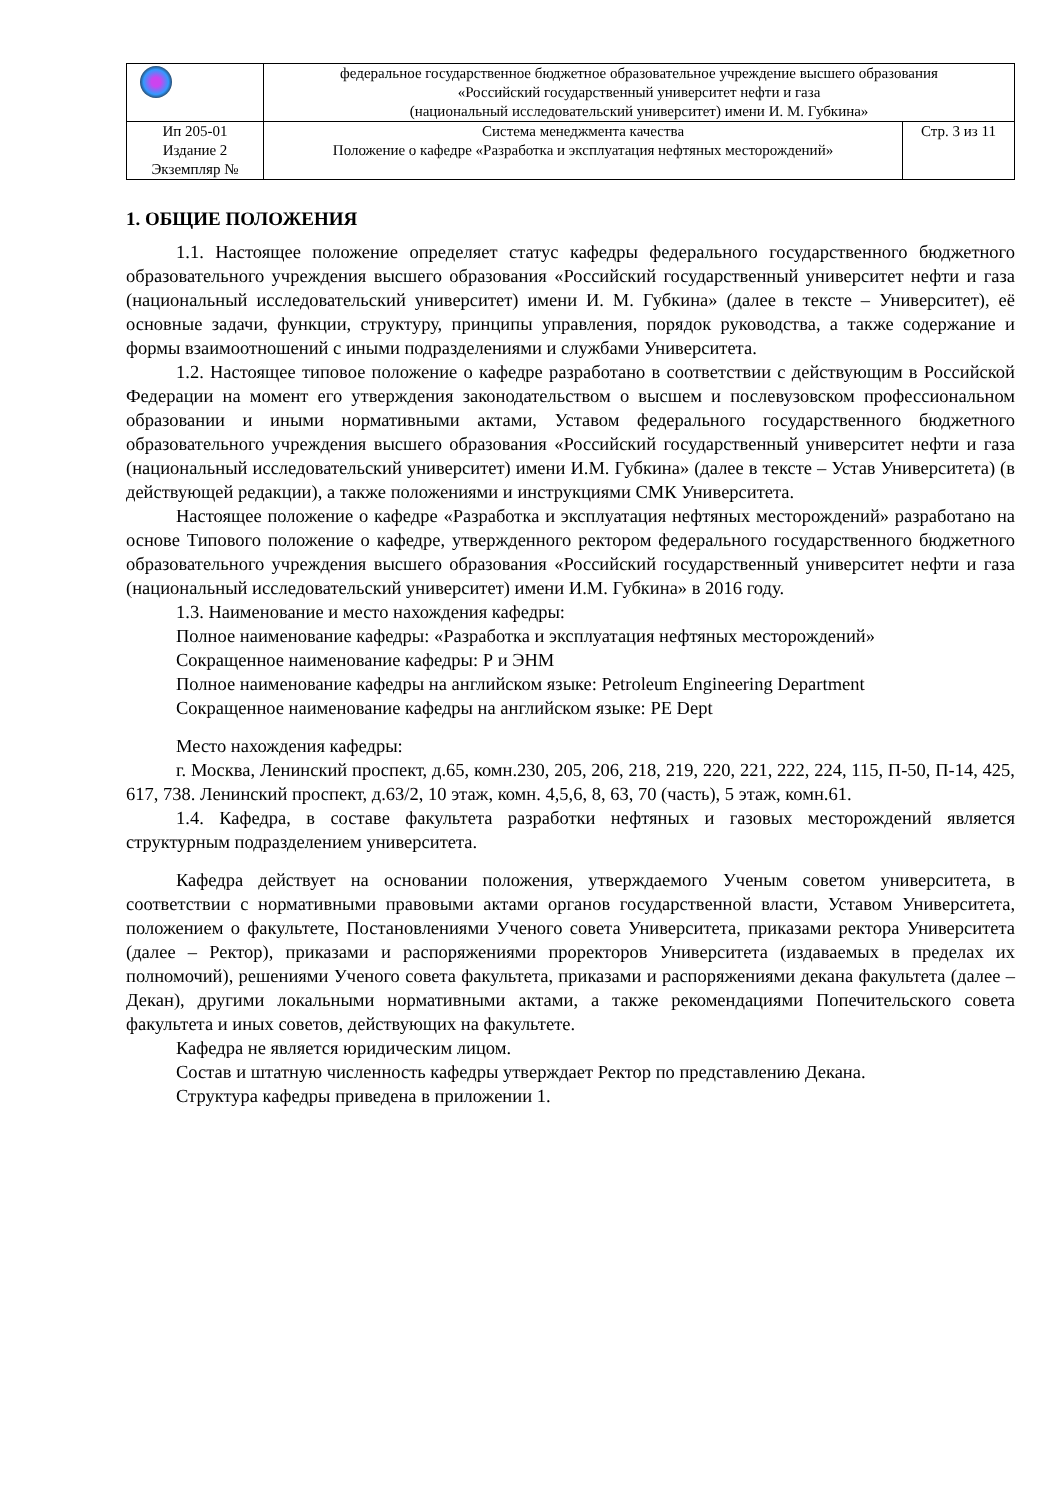| | федеральное государственное бюджетное образовательное учреждение высшего образования «Российский государственный университет нефти и газа (национальный исследовательский университет) имени И. М. Губкина» | |
| Ип 205-01 Издание 2 Экземпляр № | Система менеджмента качества Положение о кафедре «Разработка и эксплуатация нефтяных месторождений» | Стр. 3 из 11 |
1. ОБЩИЕ ПОЛОЖЕНИЯ
1.1. Настоящее положение определяет статус кафедры федерального государственного бюджетного образовательного учреждения высшего образования «Российский государственный университет нефти и газа (национальный исследовательский университет) имени И. М. Губкина» (далее в тексте – Университет), её основные задачи, функции, структуру, принципы управления, порядок руководства, а также содержание и формы взаимоотношений с иными подразделениями и службами Университета.
1.2. Настоящее типовое положение о кафедре разработано в соответствии с действующим в Российской Федерации на момент его утверждения законодательством о высшем и послевузовском профессиональном образовании и иными нормативными актами, Уставом федерального государственного бюджетного образовательного учреждения высшего образования «Российский государственный университет нефти и газа (национальный исследовательский университет) имени И.М. Губкина» (далее в тексте – Устав Университета) (в действующей редакции), а также положениями и инструкциями СМК Университета.
Настоящее положение о кафедре «Разработка и эксплуатация нефтяных месторождений» разработано на основе Типового положение о кафедре, утвержденного ректором федерального государственного бюджетного образовательного учреждения высшего образования «Российский государственный университет нефти и газа (национальный исследовательский университет) имени И.М. Губкина» в 2016 году.
1.3. Наименование и место нахождения кафедры:
Полное наименование кафедры: «Разработка и эксплуатация нефтяных месторождений»
Сокращенное наименование кафедры: Р и ЭНМ
Полное наименование кафедры на английском языке: Petroleum Engineering Department
Сокращенное наименование кафедры на английском языке: PE Dept
Место нахождения кафедры:
г. Москва, Ленинский проспект, д.65, комн.230, 205, 206, 218, 219, 220, 221, 222, 224, 115, П-50, П-14, 425, 617, 738. Ленинский проспект, д.63/2, 10 этаж, комн. 4,5,6, 8, 63, 70 (часть), 5 этаж, комн.61.
1.4. Кафедра, в составе факультета разработки нефтяных и газовых месторождений является структурным подразделением университета.
Кафедра действует на основании положения, утверждаемого Ученым советом университета, в соответствии с нормативными правовыми актами органов государственной власти, Уставом Университета, положением о факультете, Постановлениями Ученого совета Университета, приказами ректора Университета (далее – Ректор), приказами и распоряжениями проректоров Университета (издаваемых в пределах их полномочий), решениями Ученого совета факультета, приказами и распоряжениями декана факультета (далее – Декан), другими локальными нормативными актами, а также рекомендациями Попечительского совета факультета и иных советов, действующих на факультете.
Кафедра не является юридическим лицом.
Состав и штатную численность кафедры утверждает Ректор по представлению Декана.
Структура кафедры приведена в приложении 1.